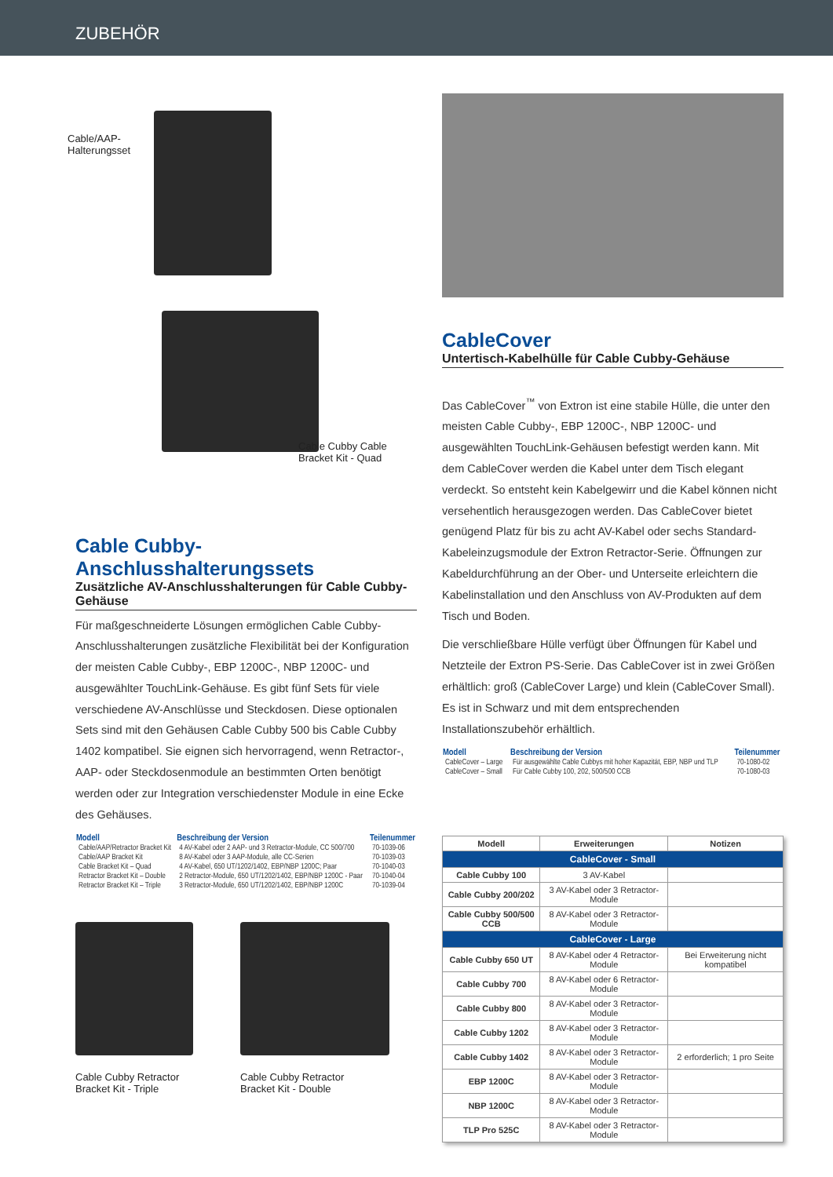ZUBEHÖR
Cable/AAP-
Halterungsset
Cable Cubby Cable
Bracket Kit - Quad
Cable Cubby-
Anschlusshalterungssets
Zusätzliche AV-Anschlusshalterungen für Cable Cubby-Gehäuse
Für maßgeschneiderte Lösungen ermöglichen Cable Cubby-Anschlusshalterungen zusätzliche Flexibilität bei der Konfiguration der meisten Cable Cubby-, EBP 1200C-, NBP 1200C- und ausgewählter TouchLink-Gehäuse. Es gibt fünf Sets für viele verschiedene AV-Anschlüsse und Steckdosen. Diese optionalen Sets sind mit den Gehäusen Cable Cubby 500 bis Cable Cubby 1402 kompatibel. Sie eignen sich hervorragend, wenn Retractor-, AAP- oder Steckdosenmodule an bestimmten Orten benötigt werden oder zur Integration verschiedenster Module in eine Ecke des Gehäuses.
| Modell | Beschreibung der Version | Teilenummer |
| --- | --- | --- |
| Cable/AAP/Retractor Bracket Kit | 4 AV-Kabel oder 2 AAP- und 3 Retractor-Module, CC 500/700 | 70-1039-06 |
| Cable/AAP Bracket Kit | 8 AV-Kabel oder 3 AAP-Module, alle CC-Serien | 70-1039-03 |
| Cable Bracket Kit – Quad | 4 AV-Kabel, 650 UT/1202/1402, EBP/NBP 1200C; Paar | 70-1040-03 |
| Retractor Bracket Kit – Double | 2 Retractor-Module, 650 UT/1202/1402, EBP/NBP 1200C - Paar | 70-1040-04 |
| Retractor Bracket Kit – Triple | 3 Retractor-Module, 650 UT/1202/1402, EBP/NBP 1200C | 70-1039-04 |
Cable Cubby Retractor
Bracket Kit - Triple
Cable Cubby Retractor
Bracket Kit - Double
CableCover
Untertisch-Kabelhülle für Cable Cubby-Gehäuse
Das CableCover<sup>™</sup> von Extron ist eine stabile Hülle, die unter den meisten Cable Cubby-, EBP 1200C-, NBP 1200C- und ausgewählten TouchLink-Gehäusen befestigt werden kann. Mit dem CableCover werden die Kabel unter dem Tisch elegant verdeckt. So entsteht kein Kabelgewirr und die Kabel können nicht versehentlich herausgezogen werden. Das CableCover bietet genügend Platz für bis zu acht AV-Kabel oder sechs Standard-Kabeleinzugsmodule der Extron Retractor-Serie. Öffnungen zur Kabeldurchführung an der Ober- und Unterseite erleichtern die Kabelinstallation und den Anschluss von AV-Produkten auf dem Tisch und Boden.
Die verschließbare Hülle verfügt über Öffnungen für Kabel und Netzteile der Extron PS-Serie. Das CableCover ist in zwei Größen erhältlich: groß (CableCover Large) und klein (CableCover Small). Es ist in Schwarz und mit dem entsprechenden Installationszubehör erhältlich.
| Modell | Beschreibung der Version | Teilenummer |
| --- | --- | --- |
| CableCover – Large | Für ausgewählte Cable Cubbys mit hoher Kapazität, EBP, NBP und TLP | 70-1080-02 |
| CableCover – Small | Für Cable Cubby 100, 202, 500/500 CCB | 70-1080-03 |
| Modell | Erweiterungen | Notizen |
| --- | --- | --- |
| CableCover - Small | | |
| Cable Cubby 100 | 3 AV-Kabel | |
| Cable Cubby 200/202 | 3 AV-Kabel oder 3 Retractor-Module | |
| Cable Cubby 500/500 CCB | 8 AV-Kabel oder 3 Retractor-Module | |
| CableCover - Large | | |
| Cable Cubby 650 UT | 8 AV-Kabel oder 4 Retractor-Module | Bei Erweiterung nicht kompatibel |
| Cable Cubby 700 | 8 AV-Kabel oder 6 Retractor-Module | |
| Cable Cubby 800 | 8 AV-Kabel oder 3 Retractor-Module | |
| Cable Cubby 1202 | 8 AV-Kabel oder 3 Retractor-Module | |
| Cable Cubby 1402 | 8 AV-Kabel oder 3 Retractor-Module | 2 erforderlich; 1 pro Seite |
| EBP 1200C | 8 AV-Kabel oder 3 Retractor-Module | |
| NBP 1200C | 8 AV-Kabel oder 3 Retractor-Module | |
| TLP Pro 525C | 8 AV-Kabel oder 3 Retractor-Module | |